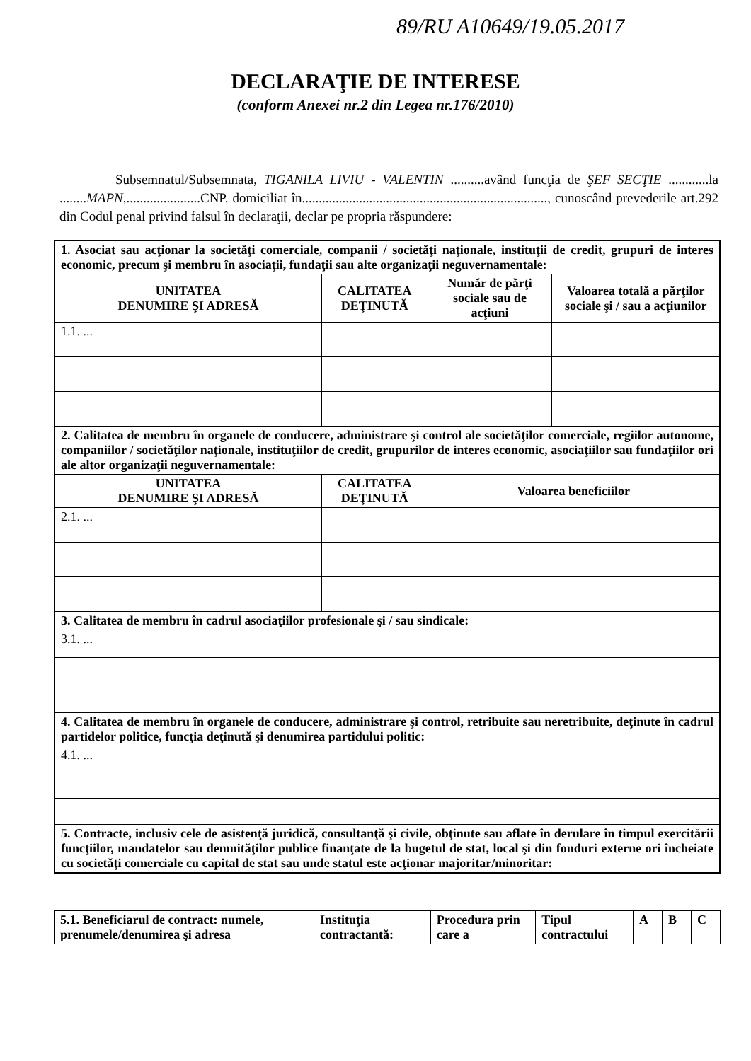89/RU A10649/19.05.2017
DECLARAŢIE DE INTERESE
(conform Anexei nr.2 din Legea nr.176/2010)
Subsemnatul/Subsemnata, TIGANILA LIVIU - VALENTIN ..........având funcţia de ŞEF SECŢIE ............la ........MAPN,......................CNP. domiciliat în........................................................................., cunoscând prevederile art.292 din Codul penal privind falsul în declaraţii, declar pe propria răspundere:
| 1. Asociat sau acţionar la societăţi comerciale, companii / societăţi naţionale, instituţii de credit, grupuri de interes economic, precum şi membru în asociaţii, fundaţii sau alte organizaţii neguvernamentale: | | | |
| UNITATEA DENUMIRE ŞI ADRESĂ | CALITATEA DEŢINUTĂ | Număr de părţi sociale sau de acţiuni | Valoarea totală a părţilor sociale şi / sau a acţiunilor |
| 1.1. ... | | | |
| 2. Calitatea de membru în organele de conducere, administrare şi control ale societăţilor comerciale, regiilor autonome, companiilor / societăţilor naţionale, instituţiilor de credit, grupurilor de interes economic, asociaţiilor sau fundaţiilor ori ale altor organizaţii neguvernamentale: | | | |
| UNITATEA DENUMIRE ŞI ADRESĂ | CALITATEA DEŢINUTĂ | Valoarea beneficiilor | |
| 2.1. ... | | | |
| 3. Calitatea de membru în cadrul asociaţiilor profesionale şi / sau sindicale: | | | |
| 3.1. ... | | | |
| 4. Calitatea de membru în organele de conducere, administrare şi control, retribuite sau neretribuite, deţinute în cadrul partidelor politice, funcţia deţinută şi denumirea partidului politic: | | | |
| 4.1. ... | | | |
| 5. Contracte, inclusiv cele de asistenţă juridică, consultanţă şi civile, obţinute sau aflate în derulare în timpul exercitării funcţiilor, mandatelor sau demnităţilor publice finanţate de la bugetul de stat, local şi din fonduri externe ori încheiate cu societăţi comerciale cu capital de stat sau unde statul este acţionar majoritar/minoritar: | | | |
| 5.1. Beneficiarul de contract: numele, prenumele/denumirea şi adresa | Instituţia contractantă: | Procedura prin care a | Tipul contractului | A | B | C |